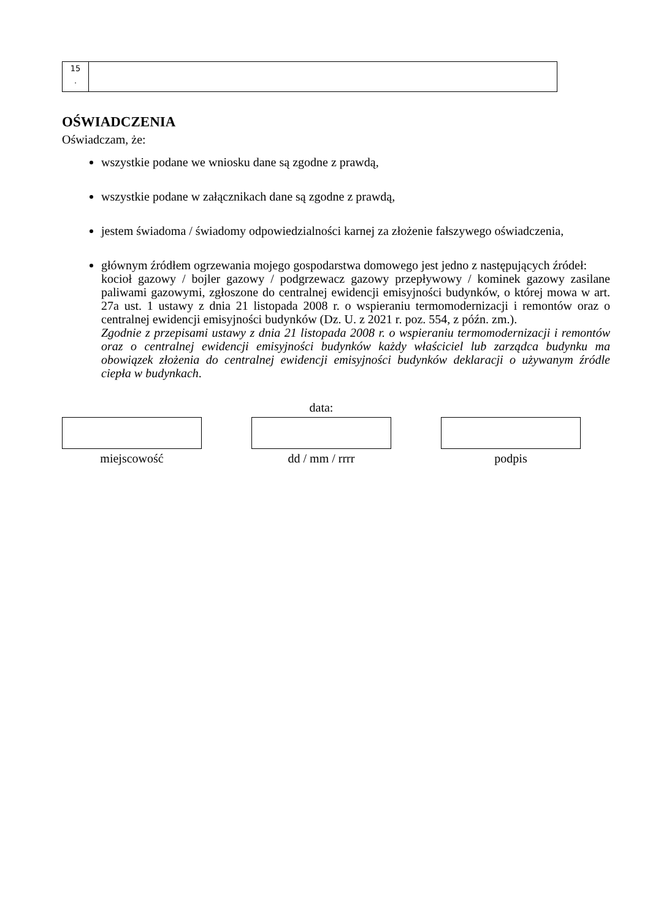| 15 . | |
OŚWIADCZENIA
Oświadczam, że:
wszystkie podane we wniosku dane są zgodne z prawdą,
wszystkie podane w załącznikach dane są zgodne z prawdą,
jestem świadoma / świadomy odpowiedzialności karnej za złożenie fałszywego oświadczenia,
głównym źródłem ogrzewania mojego gospodarstwa domowego jest jedno z następujących źródeł:
kocioł gazowy / bojler gazowy / podgrzewacz gazowy przepływowy / kominek gazowy zasilane paliwami gazowymi, zgłoszone do centralnej ewidencji emisyjności budynków, o której mowa w art. 27a ust. 1 ustawy z dnia 21 listopada 2008 r. o wspieraniu termomodernizacji i remontów oraz o centralnej ewidencji emisyjności budynków (Dz. U. z 2021 r. poz. 554, z późn. zm.).
Zgodnie z przepisami ustawy z dnia 21 listopada 2008 r. o wspieraniu termomodernizacji i remontów oraz o centralnej ewidencji emisyjności budynków każdy właściciel lub zarządca budynku ma obowiązek złożenia do centralnej ewidencji emisyjności budynków deklaracji o używanym źródle ciepła w budynkach.
data:
miejscowość dd / mm / rrrr podpis